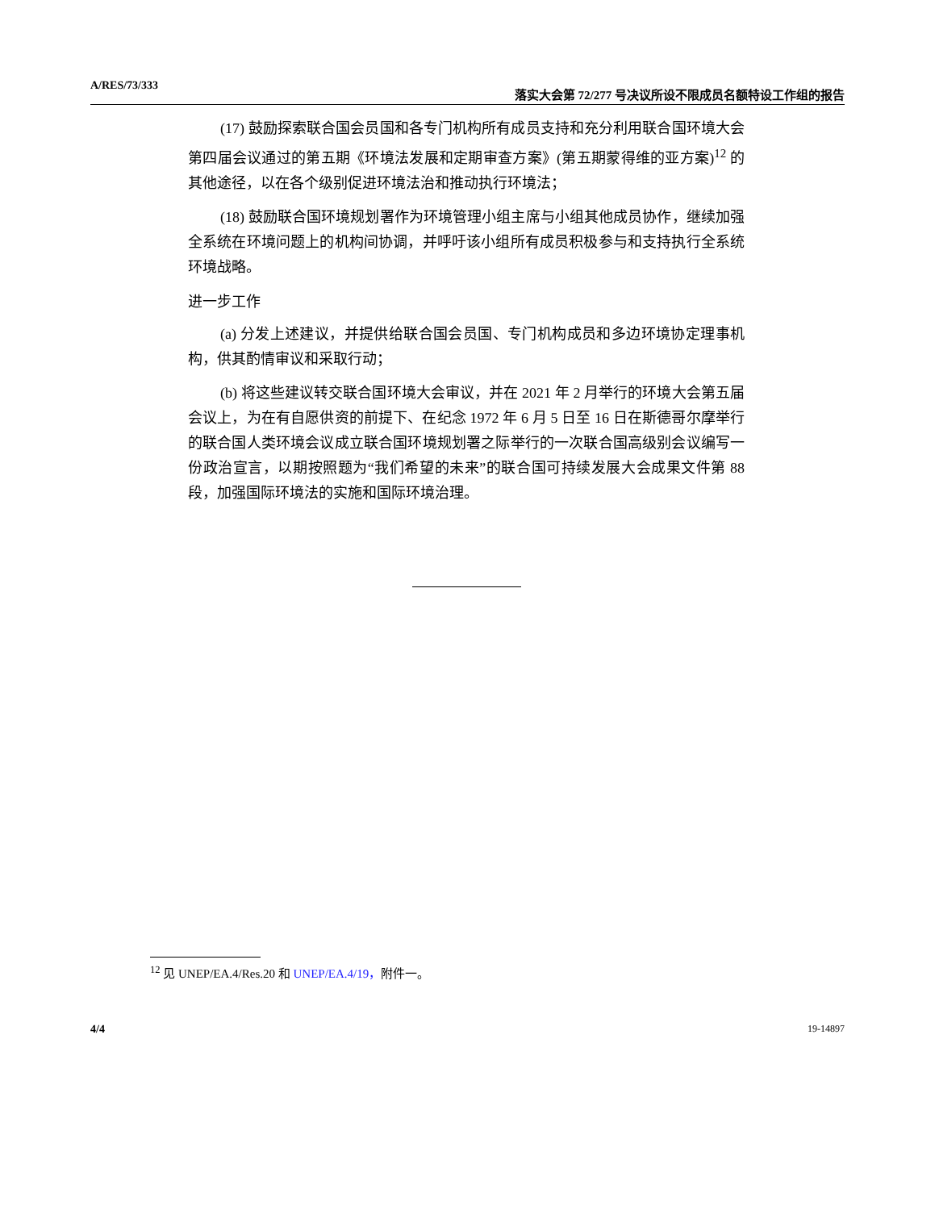A/RES/73/333
落实大会第 72/277 号决议所设不限成员名额特设工作组的报告
(17) 鼓励探索联合国会员国和各专门机构所有成员支持和充分利用联合国环境大会第四届会议通过的第五期《环境法发展和定期审查方案》(第五期蒙得维的亚方案)<sup>12</sup> 的其他途径，以在各个级别促进环境法治和推动执行环境法；
(18) 鼓励联合国环境规划署作为环境管理小组主席与小组其他成员协作，继续加强全系统在环境问题上的机构间协调，并呼吁该小组所有成员积极参与和支持执行全系统环境战略。
进一步工作
(a) 分发上述建议，并提供给联合国会员国、专门机构成员和多边环境协定理事机构，供其酌情审议和采取行动；
(b) 将这些建议转交联合国环境大会审议，并在 2021 年 2 月举行的环境大会第五届会议上，为在有自愿供资的前提下、在纪念 1972 年 6 月 5 日至 16 日在斯德哥尔摩举行的联合国人类环境会议成立联合国环境规划署之际举行的一次联合国高级别会议编写一份政治宣言，以期按照题为“我们希望的未来”的联合国可持续发展大会成果文件第 88 段，加强国际环境法的实施和国际环境治理。
<sup>12</sup> 见 UNEP/EA.4/Res.20 和 UNEP/EA.4/19，附件一。
4/4 19-14897